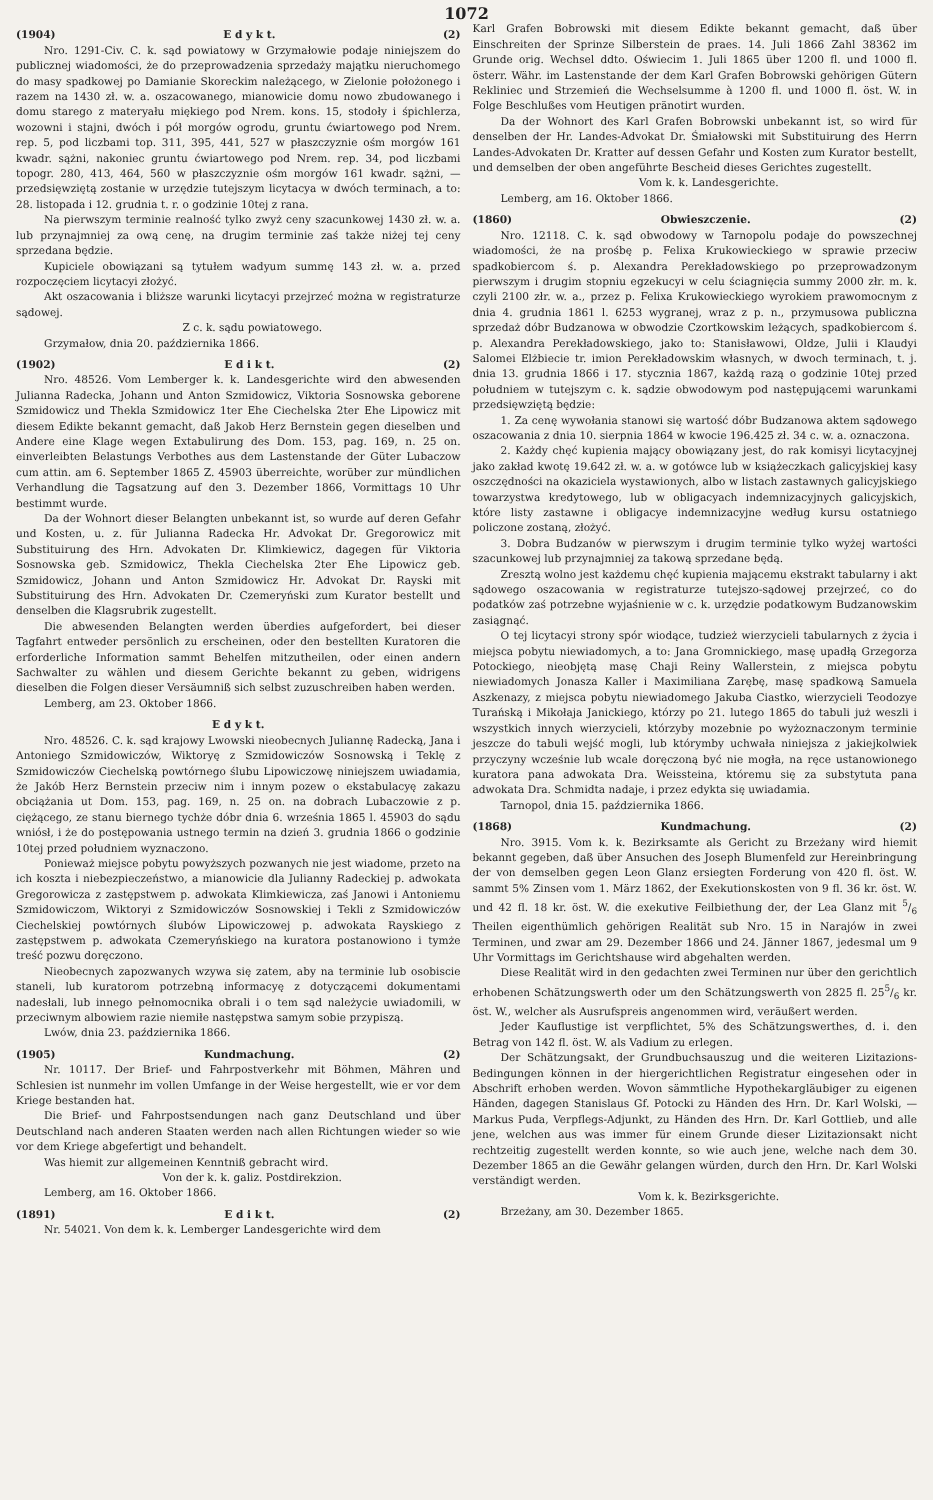1072
(1904) E d y k t. (2)
Nro. 1291-Civ. C. k. sąd powiatowy w Grzymałowie podaje niniejszem do publicznej wiadomości, że do przeprowadzenia sprzedaży majątku nieruchomego do masy spadkowej po Damianie Skoreckim należącego, w Zielonie położonego i razem na 1430 zł. w. a. oszacowanego, mianowicie domu nowo zbudowanego i domu starego z materyału miękiego pod Nrem. kons. 15, stodoły i śpichlerza, wozowni i stajni, dwóch i pół morgów ogrodu, gruntu ćwiartowego pod Nrem. rep. 5, pod liczbami top. 311, 395, 441, 527 w płaszczyznie ośm morgów 161 kwadr. sążni, nakoniec gruntu ćwiartowego pod Nrem. rep. 34, pod liczbami topogr. 280, 413, 464, 560 w płaszczyznie ośm morgów 161 kwadr. sążni, — przedsięwziętą zostanie w urzędzie tutejszym licytacya w dwóch terminach, a to: 28. listopada i 12. grudnia t. r. o godzinie 10tej z rana.
Na pierwszym terminie realność tylko zwyż ceny szacunkowej 1430 zł. w. a. lub przynajmniej za ową cenę, na drugim terminie zaś także niżej tej ceny sprzedana będzie.
Kupiciele obowiązani są tytułem wadyum summę 143 zł. w. a. przed rozpoczęciem licytacyi złożyć.
Akt oszacowania i bliższe warunki licytacyi przejrzeć można w registraturze sądowej.
Z c. k. sądu powiatowego.
Grzymałow, dnia 20. października 1866.
(1902) E d i k t. (2)
Nro. 48526. Vom Lemberger k. k. Landesgerichte wird den abwesenden Julianna Radecka, Johann und Anton Szmidowicz, Viktoria Sosnowska geborene Szmidowicz und Thekla Szmidowicz 1ter Ehe Ciechelska 2ter Ehe Lipowicz mit diesem Edikte bekannt gemacht, daß Jakob Herz Bernstein gegen dieselben und Andere eine Klage wegen Extabulirung des Dom. 153, pag. 169, n. 25 on. einverleibten Belastungs Verbothes aus dem Lastenstande der Güter Lubaczow cum attin. am 6. September 1865 Z. 45903 überreichte, worüber zur mündlichen Verhandlung die Tagsatzung auf den 3. Dezember 1866, Vormittags 10 Uhr bestimmt wurde.
Da der Wohnort dieser Belangten unbekannt ist, so wurde auf deren Gefahr und Kosten, u. z. für Julianna Radecka Hr. Advokat Dr. Gregorowicz mit Substituirung des Hrn. Advokaten Dr. Klimkiewicz, dagegen für Viktoria Sosnowska geb. Szmidowicz, Thekla Ciechelska 2ter Ehe Lipowicz geb. Szmidowicz, Johann und Anton Szmidowicz Hr. Advokat Dr. Rayski mit Substituirung des Hrn. Advokaten Dr. Czemeryński zum Kurator bestellt und denselben die Klagsrubrik zugestellt.
Die abwesenden Belangten werden überdies aufgefordert, bei dieser Tagfahrt entweder persönlich zu erscheinen, oder den bestellten Kuratoren die erforderliche Information sammt Behelfen mitzutheilen, oder einen andern Sachwalter zu wählen und diesem Gerichte bekannt zu geben, widrigens dieselben die Folgen dieser Versäumniß sich selbst zuzuschreiben haben werden.
Lemberg, am 23. Oktober 1866.
E d y k t.
Nro. 48526. C. k. sąd krajowy Lwowski nieobecnych Juliannę Radecką, Jana i Antoniego Szmidowiczów, Wiktoryę z Szmidowiczów Sosnowską i Teklę z Szmidowiczów Ciechelską powtórnego ślubu Lipowiczowę niniejszem uwiadamia, że Jakób Herz Bernstein przeciw nim i innym pozew o ekstabulacyę zakazu obciążania ut Dom. 153, pag. 169, n. 25 on. na dobrach Lubaczowie z p. ciężącego, ze stanu biernego tychże dóbr dnia 6. września 1865 l. 45903 do sądu wniósł, i że do postępowania ustnego termin na dzień 3. grudnia 1866 o godzinie 10tej przed południem wyznaczono.
Ponieważ miejsce pobytu powyższych pozwanych nie jest wiadome, przeto na ich koszta i niebezpieczeństwo, a mianowicie dla Julianny Radeckiej p. adwokata Gregorowicza z zastępstwem p. adwokata Klimkiewicza, zaś Janowi i Antoniemu Szmidowiczom, Wiktoryi z Szmidowiczów Sosnowskiej i Tekli z Szmidowiczów Ciechelskiej powtórnych ślubów Lipowiczowej p. adwokata Rayskiego z zastępstwem p. adwokata Czemeryńskiego na kuratora postanowiono i tymże treść pozwu doręczono.
Nieobecnych zapozwanych wzywa się zatem, aby na terminie lub osobiscie staneli, lub kuratorom potrzebną informacyę z dotyczącemi dokumentami nadesłali, lub innego pełnomocnika obrali i o tem sąd należycie uwiadomili, w przeciwnym albowiem razie niemiłe następstwa samym sobie przypiszą.
Lwów, dnia 23. października 1866.
(1905) Kundmachung. (2)
Nr. 10117. Der Brief- und Fahrpostverkehr mit Böhmen, Mähren und Schlesien ist nunmehr im vollen Umfange in der Weise hergestellt, wie er vor dem Kriege bestanden hat.
Die Brief- und Fahrpostsendungen nach ganz Deutschland und über Deutschland nach anderen Staaten werden nach allen Richtungen wieder so wie vor dem Kriege abgefertigt und behandelt.
Was hiemit zur allgemeinen Kenntniß gebracht wird.
Von der k. k. galiz. Postdirekzion.
Lemberg, am 16. Oktober 1866.
(1891) E d i k t. (2)
Nr. 54021. Von dem k. k. Lemberger Landesgerichte wird dem
Karl Grafen Bobrowski mit diesem Edikte bekannt gemacht, daß über Einschreiten der Sprinze Silberstein de praes. 14. Juli 1866 Zahl 38362 im Grunde orig. Wechsel ddto. Oświecim 1. Juli 1865 über 1200 fl. und 1000 fl. österr. Währ. im Lastenstande der dem Karl Grafen Bobrowski gehörigen Gütern Rekliniec und Strzemień die Wechselsumme à 1200 fl. und 1000 fl. öst. W. in Folge Beschlußes vom Heutigen pränotirt wurden.
Da der Wohnort des Karl Grafen Bobrowski unbekannt ist, so wird für denselben der Hr. Landes-Advokat Dr. Śmiałowski mit Substituirung des Herrn Landes-Advokaten Dr. Kratter auf dessen Gefahr und Kosten zum Kurator bestellt, und demselben der oben angeführte Bescheid dieses Gerichtes zugestellt.
Vom k. k. Landesgerichte.
Lemberg, am 16. Oktober 1866.
(1860) Obwieszczenie. (2)
Nro. 12118. C. k. sąd obwodowy w Tarnopolu podaje do powszechnej wiadomości, że na prośbę p. Felixa Krukowieckiego w sprawie przeciw spadkobiercom ś. p. Alexandra Perekładowskiego po przeprowadzonym pierwszym i drugim stopniu egzekucyi w celu ściagnięcia summy 2000 złr. m. k. czyli 2100 złr. w. a., przez p. Felixa Krukowieckiego wyrokiem prawomocnym z dnia 4. grudnia 1861 l. 6253 wygranej, wraz z p. n., przymusowa publiczna sprzedaż dóbr Budzanowa w obwodzie Czortkowskim leżących, spadkobiercom ś. p. Alexandra Perekładowskiego, jako to: Stanisławowi, Oldze, Julii i Klaudyi Salomei Elżbiecie tr. imion Perekładowskim własnych, w dwoch terminach, t. j. dnia 13. grudnia 1866 i 17. stycznia 1867, każdą razą o godzinie 10tej przed południem w tutejszym c. k. sądzie obwodowym pod następującemi warunkami przedsięwziętą będzie:
1. Za cenę wywołania stanowi się wartość dóbr Budzanowa aktem sądowego oszacowania z dnia 10. sierpnia 1864 w kwocie 196.425 zł. 34 c. w. a. oznaczona.
2. Każdy chęć kupienia mający obowiązany jest, do rak komisyi licytacyjnej jako zakład kwotę 19.642 zł. w. a. w gotówce lub w książeczkach galicyjskiej kasy oszczędności na okaziciela wystawionych, albo w listach zastawnych galicyjskiego towarzystwa kredytowego, lub w obligacyach indemnizacyjnych galicyjskich, które listy zastawne i obligacye indemnizacyjne według kursu ostatniego policzone zostaną, złożyć.
3. Dobra Budzanów w pierwszym i drugim terminie tylko wyżej wartości szacunkowej lub przynajmniej za takową sprzedane będą.
Zresztą wolno jest każdemu chęć kupienia mającemu ekstrakt tabularny i akt sądowego oszacowania w registraturze tutejszo-sądowej przejrzeć, co do podatków zaś potrzebne wyjaśnienie w c. k. urzędzie podatkowym Budzanowskim zasiągnąć.
O tej licytacyi strony spór wiodące, tudzież wierzycieli tabularnych z życia i miejsca pobytu niewiadomych, a to: Jana Gromnickiego, masę upadłą Grzegorza Potockiego, nieobjętą masę Chaji Reiny Wallerstein, z miejsca pobytu niewiadomych Jonasza Kaller i Maximiliana Zarębę, masę spadkową Samuela Aszkenazy, z miejsca pobytu niewiadomego Jakuba Ciastko, wierzycieli Teodozye Turańską i Mikołaja Janickiego, którzy po 21. lutego 1865 do tabuli już weszli i wszystkich innych wierzycieli, którzyby mozebnie po wyżoznaczonym terminie jeszcze do tabuli wejść mogli, lub którymby uchwała niniejsza z jakiejkolwiek przyczyny wcześnie lub wcale doręczoną być nie mogła, na ręce ustanowionego kuratora pana adwokata Dra. Weissteina, któremu się za substytuta pana adwokata Dra. Schmidta nadaje, i przez edykta się uwiadamia.
Tarnopol, dnia 15. października 1866.
(1868) Kundmachung. (2)
Nro. 3915. Vom k. k. Bezirksamte als Gericht zu Brzeżany wird hiemit bekannt gegeben, daß über Ansuchen des Joseph Blumenfeld zur Hereinbringung der von demselben gegen Leon Glanz ersiegten Forderung von 420 fl. öst. W. sammt 5% Zinsen vom 1. März 1862, der Exekutionskosten von 9 fl. 36 kr. öst. W. und 42 fl. 18 kr. öst. W. die exekutive Feilbiethung der, der Lea Glanz mit 5/6 Theilen eigenthümlich gehörigen Realität sub Nro. 15 in Narajów in zwei Terminen, und zwar am 29. Dezember 1866 und 24. Jänner 1867, jedesmal um 9 Uhr Vormittags im Gerichtshause wird abgehalten werden.
Diese Realität wird in den gedachten zwei Terminen nur über den gerichtlich erhobenen Schätzungswerth oder um den Schätzungswerth von 2825 fl. 255/6 kr. öst. W., welcher als Ausrufspreis angenommen wird, veräußert werden.
Jeder Kauflustige ist verpflichtet, 5% des Schätzungswerthes, d. i. den Betrag von 142 fl. öst. W. als Vadium zu erlegen.
Der Schätzungsakt, der Grundbuchsauszug und die weiteren Lizitazions-Bedingungen können in der hiergerichtlichen Registratur eingesehen oder in Abschrift erhoben werden. Wovon sämmtliche Hypothekargläubiger zu eigenen Händen, dagegen Stanislaus Gf. Potocki zu Händen des Hrn. Dr. Karl Wolski, — Markus Puda, Verpflegs-Adjunkt, zu Händen des Hrn. Dr. Karl Gottlieb, und alle jene, welchen aus was immer für einem Grunde dieser Lizitazionsakt nicht rechtzeitig zugestellt werden konnte, so wie auch jene, welche nach dem 30. Dezember 1865 an die Gewähr gelangen würden, durch den Hrn. Dr. Karl Wolski verständigt werden.
Vom k. k. Bezirksgerichte.
Brzeżany, am 30. Dezember 1865.